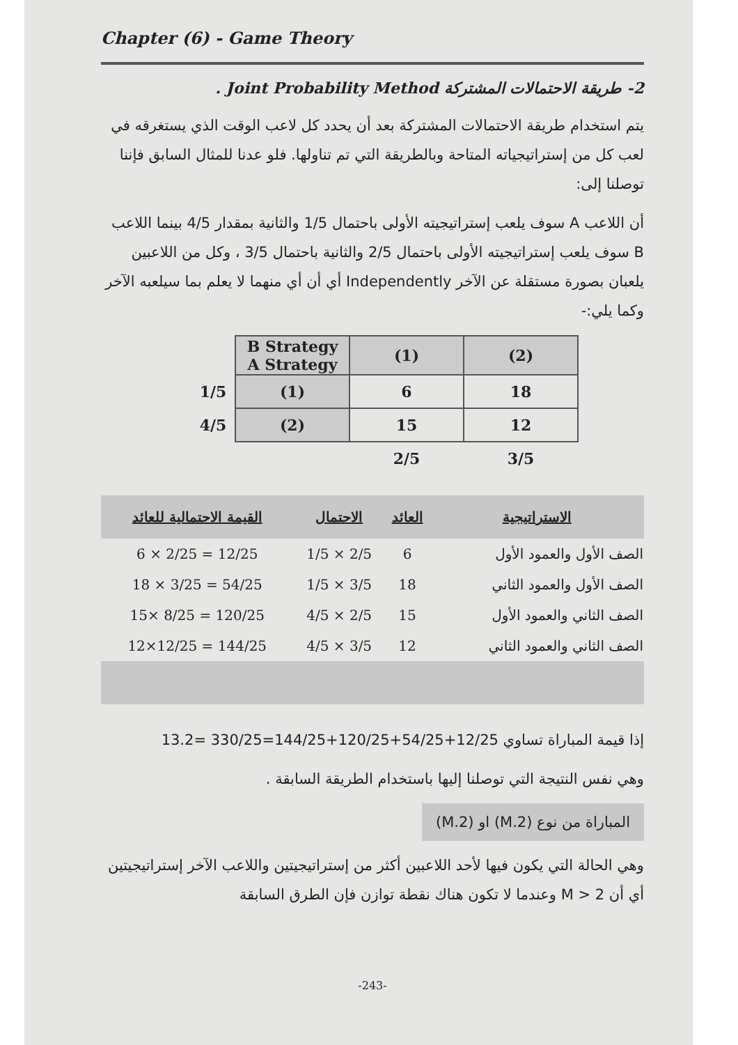Chapter (6) - Game Theory
2- طريقة الاحتمالات المشتركة Joint Probability Method .
يتم استخدام طريقة الاحتمالات المشتركة بعد أن يحدد كل لاعب الوقت الذي يستغرقه في لعب كل من إستراتيجياته المتاحة وبالطريقة التي تم تناولها. فلو عدنا للمثال السابق فإننا توصلنا إلى:
أن اللاعب A سوف يلعب إستراتيجيته الأولى باحتمال 1/5 والثانية بمقدار 4/5 بينما اللاعب B سوف يلعب إستراتيجيته الأولى باحتمال 2/5 والثانية باحتمال 3/5 ، وكل من اللاعبين يلعبان بصورة مستقلة عن الآخر Independently أي أن أي منهما لا يعلم بما سيلعبه الآخر وكما يلي:-
| | B Strategy A Strategy | (1) | (2) |
| 1/5 | (1) | 6 | 18 |
| 4/5 | (2) | 15 | 12 |
| | | 2/5 | 3/5 |
| الاستراتيجية | العائد | الاحتمال | القيمة الاحتمالية للعائد |
| --- | --- | --- | --- |
| الصف الأول والعمود الأول | 6 | 2/5 × 1/5 | 12/25 = 2/25 × 6 |
| الصف الأول والعمود الثاني | 18 | 3/5 × 1/5 | 54/25 = 3/25 × 18 |
| الصف الثاني والعمود الأول | 15 | 2/5 × 4/5 | 120/25 = 8/25 ×15 |
| الصف الثاني والعمود الثاني | 12 | 3/5 × 4/5 | 144/25 = 12/25×12 |
إذا قيمة المباراة تساوي 12/25+54/25+120/25+144/25=330/25 =13.2
وهي نفس النتيجة التي توصلنا إليها باستخدام الطريقة السابقة .
المباراة من نوع (M.2) او (2.M)
وهي الحالة التي يكون فيها لأحد اللاعبين أكثر من إستراتيجيتين واللاعب الآخر إستراتيجيتين أي أن M > 2 وعندما لا تكون هناك نقطة توازن فإن الطرق السابقة
-243-